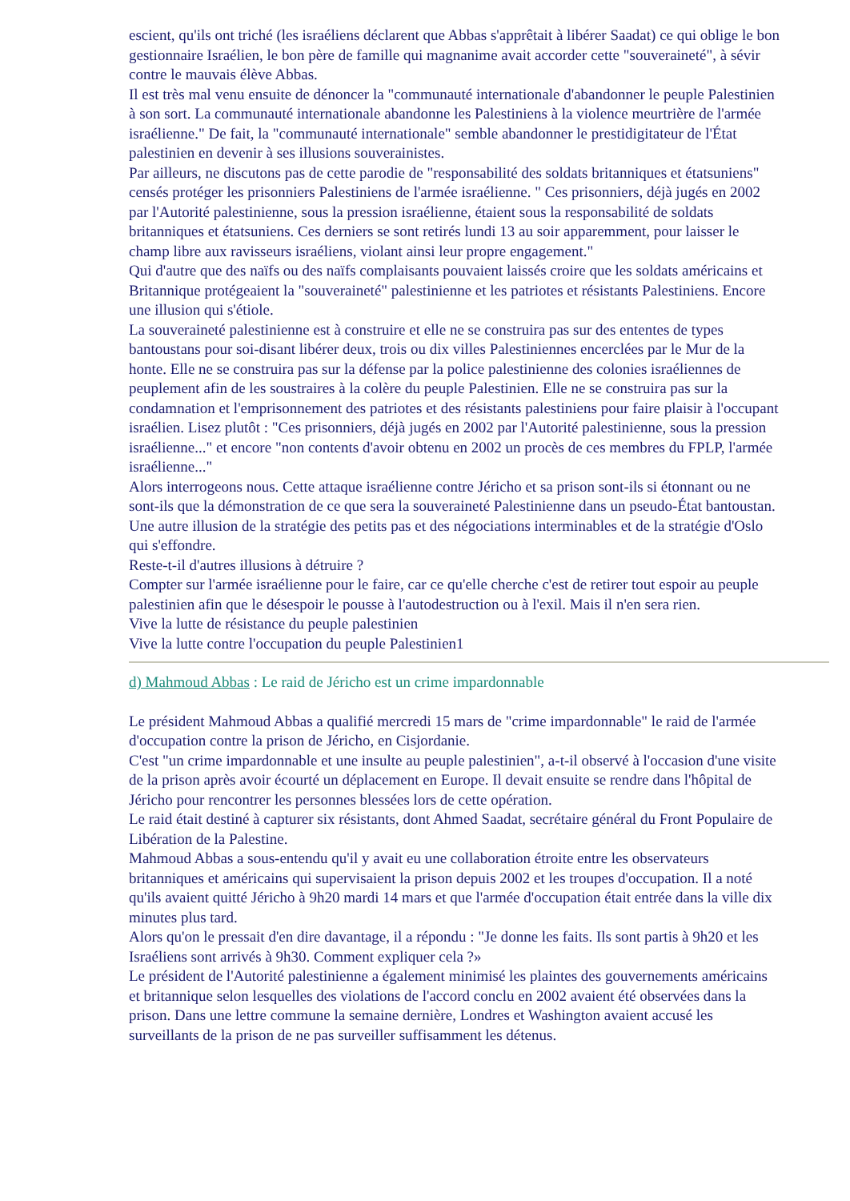escient, qu'ils ont triché (les israéliens déclarent que Abbas s'apprêtait à libérer Saadat) ce qui oblige le bon gestionnaire Israélien, le bon père de famille qui magnanime avait accorder cette "souveraineté", à sévir contre le mauvais élève Abbas.
Il est très mal venu ensuite de dénoncer la "communauté internationale d'abandonner le peuple Palestinien à son sort. La communauté internationale abandonne les Palestiniens à la violence meurtrière de l'armée israélienne." De fait, la "communauté internationale" semble abandonner le prestidigitateur de l'État palestinien en devenir à ses illusions souverainistes.
Par ailleurs, ne discutons pas de cette parodie de "responsabilité des soldats britanniques et étatsuniens" censés protéger les prisonniers Palestiniens de l'armée israélienne. " Ces prisonniers, déjà jugés en 2002 par l'Autorité palestinienne, sous la pression israélienne, étaient sous la responsabilité de soldats britanniques et étatsuniens. Ces derniers se sont retirés lundi 13 au soir apparemment, pour laisser le champ libre aux ravisseurs israéliens, violant ainsi leur propre engagement."
Qui d'autre que des naïfs ou des naïfs complaisants pouvaient laissés croire que les soldats américains et Britannique protégeaient la "souveraineté" palestinienne et les patriotes et résistants Palestiniens. Encore une illusion qui s'étiole.
La souveraineté palestinienne est à construire et elle ne se construira pas sur des ententes de types bantoustans pour soi-disant libérer deux, trois ou dix villes Palestiniennes encerclées par le Mur de la honte. Elle ne se construira pas sur la défense par la police palestinienne des colonies israéliennes de peuplement afin de les soustraires à la colère du peuple Palestinien. Elle ne se construira pas sur la condamnation et l'emprisonnement des patriotes et des résistants palestiniens pour faire plaisir à l'occupant israélien. Lisez plutôt : "Ces prisonniers, déjà jugés en 2002 par l'Autorité palestinienne, sous la pression israélienne..." et encore "non contents d'avoir obtenu en 2002 un procès de ces membres du FPLP, l'armée israélienne..."
Alors interrogeons nous. Cette attaque israélienne contre Jéricho et sa prison sont-ils si étonnant ou ne sont-ils que la démonstration de ce que sera la souveraineté Palestinienne dans un pseudo-État bantoustan. Une autre illusion de la stratégie des petits pas et des négociations interminables et de la stratégie d'Oslo qui s'effondre.
Reste-t-il d'autres illusions à détruire ?
Compter sur l'armée israélienne pour le faire, car ce qu'elle cherche c'est de retirer tout espoir au peuple palestinien afin que le désespoir le pousse à l'autodestruction ou à l'exil. Mais il n'en sera rien.
Vive la lutte de résistance du peuple palestinien
Vive la lutte contre l'occupation du peuple Palestinien1
d) Mahmoud Abbas : Le raid de Jéricho est un crime impardonnable
Le président Mahmoud Abbas a qualifié mercredi 15 mars de "crime impardonnable" le raid de l'armée d'occupation contre la prison de Jéricho, en Cisjordanie.
C'est "un crime impardonnable et une insulte au peuple palestinien", a-t-il observé à l'occasion d'une visite de la prison après avoir écourté un déplacement en Europe. Il devait ensuite se rendre dans l'hôpital de Jéricho pour rencontrer les personnes blessées lors de cette opération.
Le raid était destiné à capturer six résistants, dont Ahmed Saadat, secrétaire général du Front Populaire de Libération de la Palestine.
Mahmoud Abbas a sous-entendu qu'il y avait eu une collaboration étroite entre les observateurs britanniques et américains qui supervisaient la prison depuis 2002 et les troupes d'occupation. Il a noté qu'ils avaient quitté Jéricho à 9h20 mardi 14 mars et que l'armée d'occupation était entrée dans la ville dix minutes plus tard.
Alors qu'on le pressait d'en dire davantage, il a répondu : "Je donne les faits. Ils sont partis à 9h20 et les Israéliens sont arrivés à 9h30. Comment expliquer cela ?»
Le président de l'Autorité palestinienne a également minimisé les plaintes des gouvernements américains et britannique selon lesquelles des violations de l'accord conclu en 2002 avaient été observées dans la prison. Dans une lettre commune la semaine dernière, Londres et Washington avaient accusé les surveillants de la prison de ne pas surveiller suffisamment les détenus.